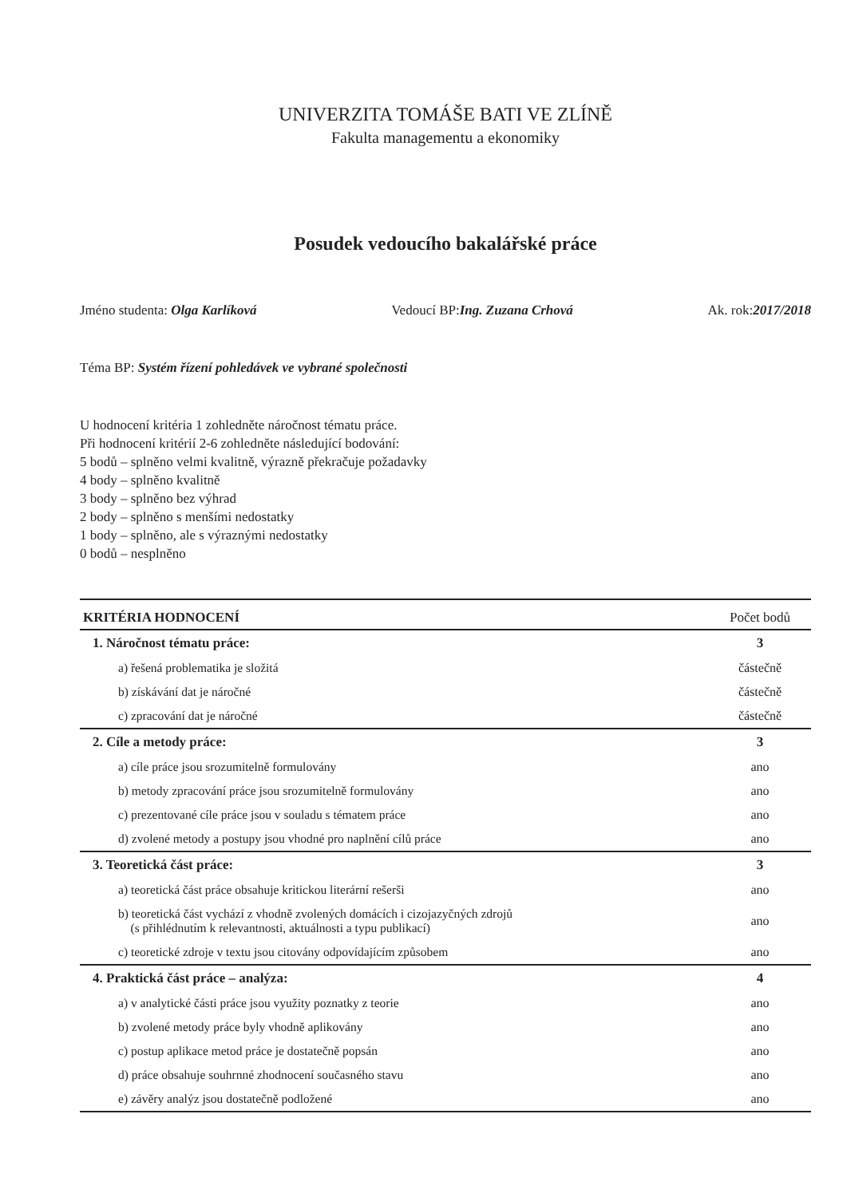UNIVERZITA TOMÁŠE BATI VE ZLÍNĚ
Fakulta managementu a ekonomiky
Posudek vedoucího bakalářské práce
Jméno studenta: Olga Karlíková Vedoucí BP:Ing. Zuzana Crhová Ak. rok:2017/2018
Téma BP: Systém řízení pohledávek ve vybrané společnosti
U hodnocení kritéria 1 zohledněte náročnost tématu práce.
Při hodnocení kritérií 2-6 zohledněte následující bodování:
5 bodů – splněno velmi kvalitně, výrazně překračuje požadavky
4 body – splněno kvalitně
3 body – splněno bez výhrad
2 body – splněno s menšími nedostatky
1 body – splněno, ale s výraznými nedostatky
0 bodů – nesplněno
| KRITÉRIA HODNOCENÍ | Počet bodů |
| --- | --- |
| 1. Náročnost tématu práce: | 3 |
| a) řešená problematika je složitá | částečně |
| b) získávání dat je náročné | částečně |
| c) zpracování dat je náročné | částečně |
| 2. Cíle a metody práce: | 3 |
| a) cíle práce jsou srozumitelně formulovány | ano |
| b) metody zpracování práce jsou srozumitelně formulovány | ano |
| c) prezentované cíle práce jsou v souladu s tématem práce | ano |
| d) zvolené metody a postupy jsou vhodné pro naplnění cílů práce | ano |
| 3. Teoretická část práce: | 3 |
| a) teoretická část práce obsahuje kritickou literární rešerši | ano |
| b) teoretická část vychází z vhodně zvolených domácích i cizojazyčných zdrojů (s přihlédnutím k relevantnosti, aktuálnosti a typu publikací) | ano |
| c) teoretické zdroje v textu jsou citovány odpovídajícím způsobem | ano |
| 4. Praktická část práce – analýza: | 4 |
| a) v analytické části práce jsou využity poznatky z teorie | ano |
| b) zvolené metody práce byly vhodně aplikovány | ano |
| c) postup aplikace metod práce je dostatečně popsán | ano |
| d) práce obsahuje souhrnné zhodnocení současného stavu | ano |
| e) závěry analýz jsou dostatečně podložené | ano |